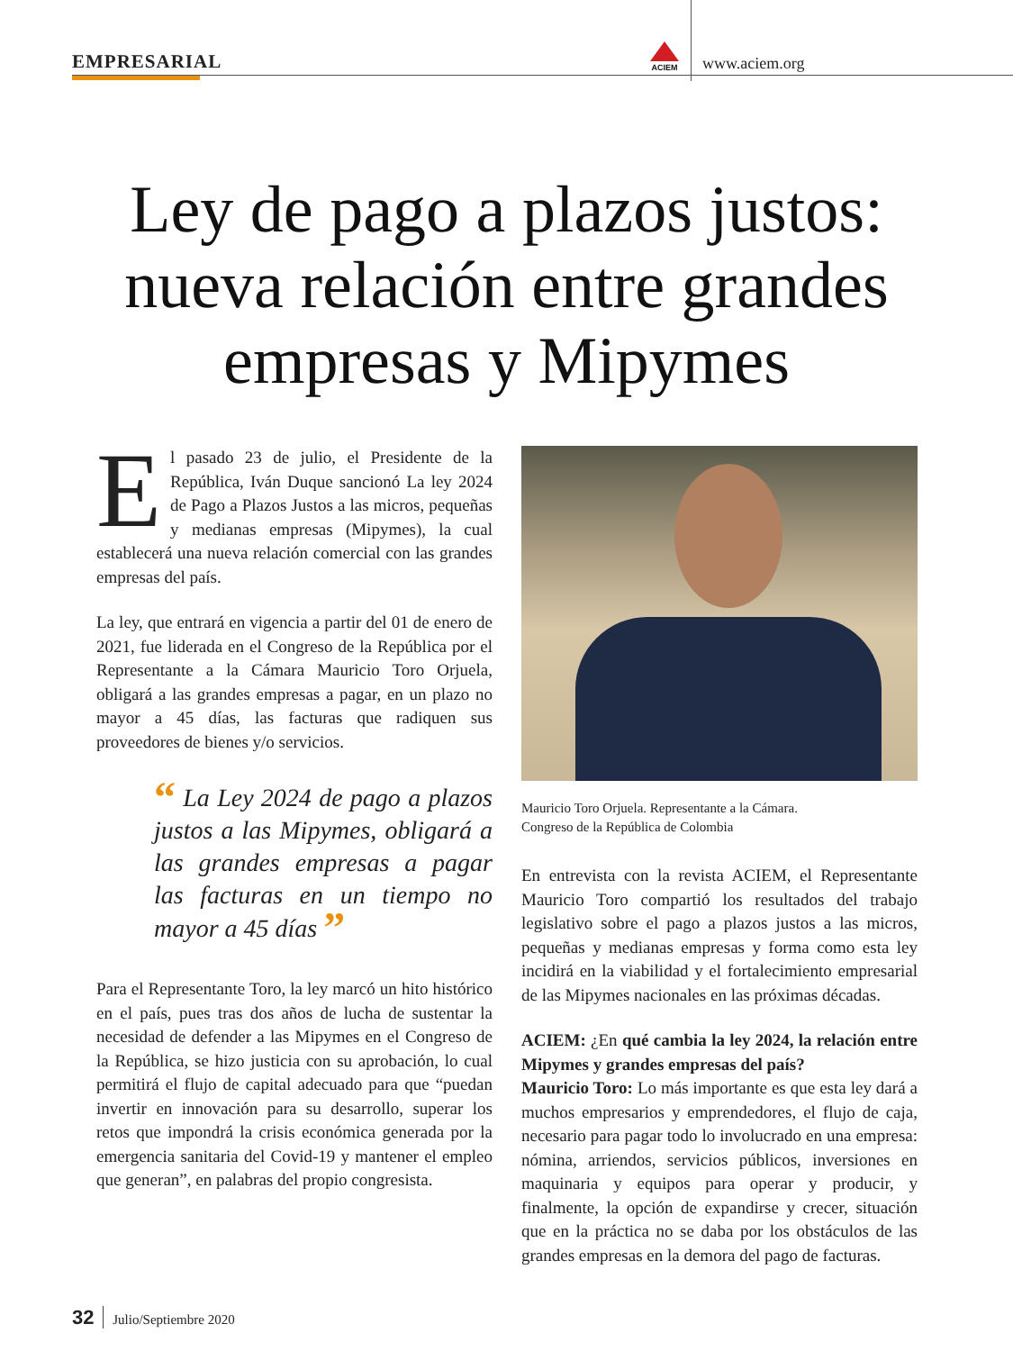EMPRESARIAL
ACIEM
www.aciem.org
Ley de pago a plazos justos: nueva relación entre grandes empresas y Mipymes
El pasado 23 de julio, el Presidente de la República, Iván Duque sancionó La ley 2024 de Pago a Plazos Justos a las micros, pequeñas y medianas empresas (Mipymes), la cual establecerá una nueva relación comercial con las grandes empresas del país.
La ley, que entrará en vigencia a partir del 01 de enero de 2021, fue liderada en el Congreso de la República por el Representante a la Cámara Mauricio Toro Orjuela, obligará a las grandes empresas a pagar, en un plazo no mayor a 45 días, las facturas que radiquen sus proveedores de bienes y/o servicios.
“ La Ley 2024 de pago a plazos justos a las Mipymes, obligará a las grandes empresas a pagar las facturas en un tiempo no mayor a 45 días ”
Para el Representante Toro, la ley marcó un hito histórico en el país, pues tras dos años de lucha de sustentar la necesidad de defender a las Mipymes en el Congreso de la República, se hizo justicia con su aprobación, lo cual permitirá el flujo de capital adecuado para que “puedan invertir en innovación para su desarrollo, superar los retos que impondrá la crisis económica generada por la emergencia sanitaria del Covid-19 y mantener el empleo que generan”, en palabras del propio congresista.
Mauricio Toro Orjuela. Representante a la Cámara.
Congreso de la República de Colombia
En entrevista con la revista ACIEM, el Representante Mauricio Toro compartió los resultados del trabajo legislativo sobre el pago a plazos justos a las micros, pequeñas y medianas empresas y forma como esta ley incidirá en la viabilidad y el fortalecimiento empresarial de las Mipymes nacionales en las próximas décadas.
ACIEM: ¿En qué cambia la ley 2024, la relación entre Mipymes y grandes empresas del país?
Mauricio Toro: Lo más importante es que esta ley dará a muchos empresarios y emprendedores, el flujo de caja, necesario para pagar todo lo involucrado en una empresa: nómina, arriendos, servicios públicos, inversiones en maquinaria y equipos para operar y producir, y finalmente, la opción de expandirse y crecer, situación que en la práctica no se daba por los obstáculos de las grandes empresas en la demora del pago de facturas.
32 Julio/Septiembre 2020